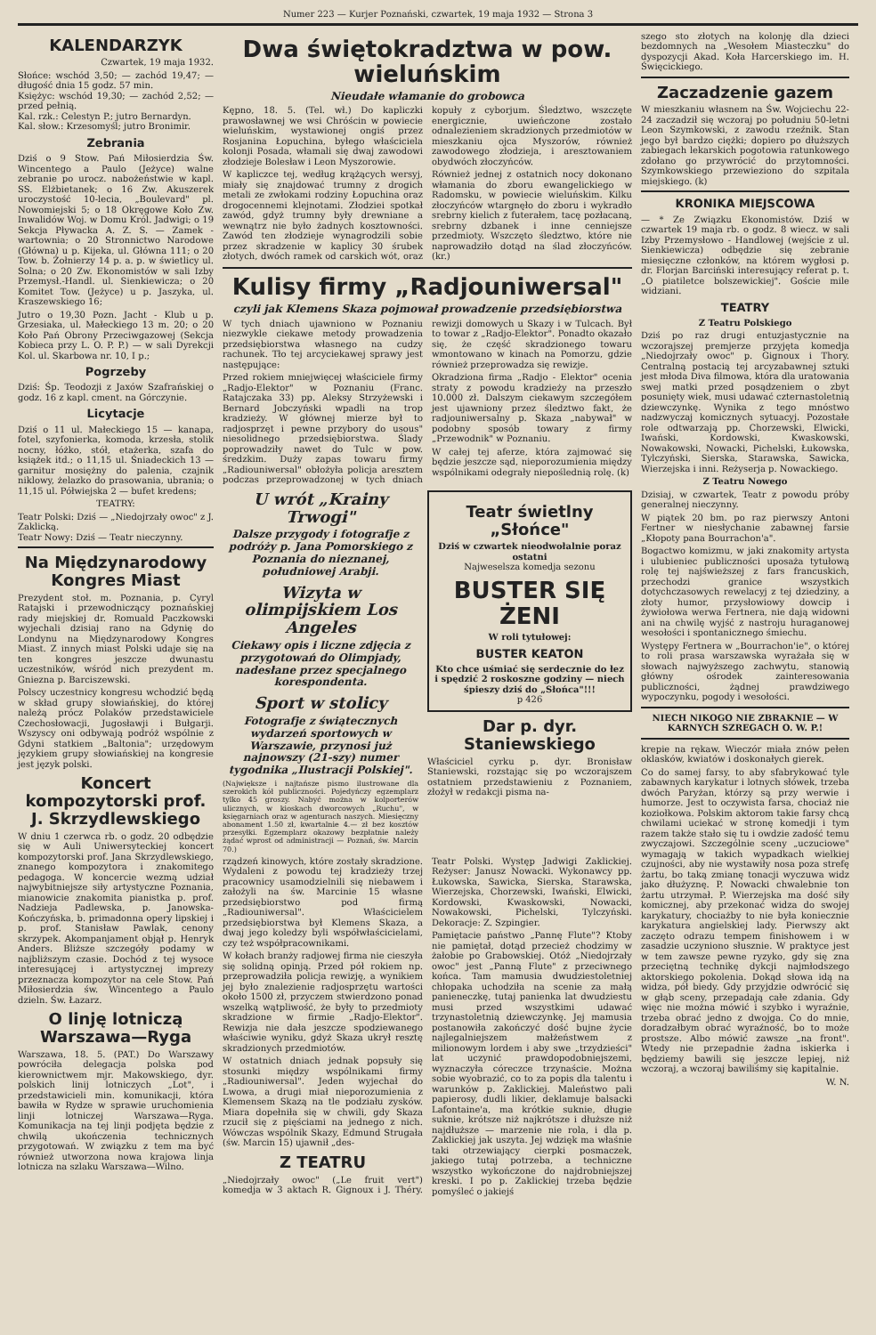Numer 223 — Kurjer Poznański, czwartek, 19 maja 1932 — Strona 3
KALENDARZYK
Czwartek, 19 maja 1932.
Słońce: wschód 3,50; — zachód 19,47; — długość dnia 15 godz. 57 min.
Księżyc: wschód 19,30; — zachód 2,52; — przed pełnią.
Kal. rzk.: Celestyn P.; jutro Bernardyn.
Kal. słow.: Krzesomyśl; jutro Bronimir.
Zebrania
Dziś o 9 Stow. Pań Miłosierdzia Św. Wincentego a Paulo (Jeżyce) walne zebranie po urocz. nabożeństwie w kapl. SS. Elżbietanek; o 16 Zw. Akuszerek uroczystość 10-lecia, „Boulevard" pl. Nowomiejski 5; o 18 Okręgowe Koło Zw. Inwalidów Woj. w Domu Król. Jadwigi; o 19 Sekcja Pływacka A. Z. S. — Zamek - wartownia; o 20 Stronnictwo Narodowe (Główna) u p. Kijeka, ul. Główna 111; o 20 Tow. b. Żołnierzy 14 p. a. p. w świetlicy ul. Solna; o 20 Zw. Ekonomistów w sali Izby Przemysł.-Handl. ul. Sienkiewicza; o 20 Komitet Tow. (Jeżyce) u p. Jaszyka, ul. Kraszewskiego 16;
Jutro o 19,30 Pozn. Jacht - Klub u p. Grzesiaka, ul. Małeckiego 13 m. 20; o 20 Koło Pań Obrony Przeciwgazowej (Sekcja Kobieca przy L. O. P. P.) — w sali Dyrekcji Kol. ul. Skarbowa nr. 10, I p.;
Pogrzeby
Dziś: Śp. Teodozji z Jaxów Szafrańskiej o godz. 16 z kapl. cment. na Górczynie.
Licytacje
Dziś o 11 ul. Małeckiego 15 — kanapa, fotel, szyfonierka, komoda, krzesła, stolik nocny, łóżko, stół, etażerka, szafa do książek itd.; o 11,15 ul. Śniadeckich 13 — garnitur mosiężny do palenia, czajnik niklowy, żelazko do prasowania, ubrania; o 11,15 ul. Półwiejska 2 — bufet kredens;
TEATRY:
Teatr Polski: Dziś — „Niedojrzały owoc" z J. Zaklicką.
Teatr Nowy: Dziś — Teatr nieczynny.
Na Międzynarodowy Kongres Miast
Prezydent stoł. m. Poznania, p. Cyryl Ratajski i przewodniczący poznańskiej rady miejskiej dr. Romuald Paczkowski wyjechali dzisiaj rano na Gdynię do Londynu na Międzynarodowy Kongres Miast. Z innych miast Polski udaje się na ten kongres jeszcze dwunastu uczestników, wśród nich prezydent m. Gniezna p. Barciszewski.
Polscy uczestnicy kongresu wchodzić będą w skład grupy słowiańskiej, do której należą prócz Polaków przedstawiciele Czechosłowacji, Jugosławji i Bułgarji. Wszyscy oni odbywają podróż wspólnie z Gdyni statkiem „Baltonia"; urzędowym językiem grupy słowiańskiej na kongresie jest język polski.
Koncert kompozytorski prof. J. Skrzydlewskiego
W dniu 1 czerwca rb. o godz. 20 odbędzie się w Auli Uniwersyteckiej koncert kompozytorski prof. Jana Skrzydlewskiego, znanego kompozytora i znakomitego pedagoga. W koncercie wezmą udział najwybitniejsze siły artystyczne Poznania, mianowicie znakomita pianistka p. prof. Nadzieja Padlewska, p. Janowska-Kończyńska, b. primadonna opery lipskiej i p. prof. Stanisław Pawlak, cenony skrzypek. Akompanjament objął p. Henryk Anders. Bliższe szczegóły podamy w najbliższym czasie. Dochód z tej wysoce interesującej i artystycznej imprezy przeznacza kompozytor na cele Stow. Pań Miłosierdzia św. Wincentego a Paulo dzieln. Św. Łazarz.
O linję lotniczą Warszawa—Ryga
Warszawa, 18. 5. (PAT.) Do Warszawy powróciła delegacja polska pod kierownictwem mjr. Makowskiego, dyr. polskich linij lotniczych „Lot", i przedstawicieli min. komunikacji, która bawiła w Rydze w sprawie uruchomienia linji lotniczej Warszawa—Ryga. Komunikacja na tej linji podjęta będzie z chwilą ukończenia technicznych przygotowań. W związku z tem ma być również utworzona nowa krajowa linja lotnicza na szlaku Warszawa—Wilno.
Dwa świętokradztwa w pow. wieluńskim
Nieudałe włamanie do grobowca
Kępno, 18. 5. (Tel. wł.) Do kapliczki prawosławnej we wsi Chróścin w powiecie wieluńskim, wystawionej ongiś przez Rosjanina Łopuchina, byłego właściciela kolonji Posada, włamali się dwaj zawodowi złodzieje Bolesław i Leon Myszorowie.
W kapliczce tej, według krążących wersyj, miały się znajdować trumny z drogich metali ze zwłokami rodziny Łopuchina oraz drogocennemi klejnotami. Złodziei spotkał zawód, gdyż trumny były drewniane a wewnątrz nie było żadnych kosztowności. Zawód ten złodzieje wynagrodzili sobie przez skradzenie w kaplicy 30 śrubek złotych, dwóch ramek od carskich wót, oraz kopuły z cyborjum. Śledztwo, wszczęte energicznie, uwieńczone zostało odnalezieniem skradzionych przedmiotów w mieszkaniu ojca Myszorów, również zawodowego złodzieja, i aresztowaniem obydwóch złoczyńców.
Również jednej z ostatnich nocy dokonano włamania do zboru ewangelickiego w Radomsku, w powiecie wieluńskim. Kilku złoczyńców wtargnęło do zboru i wykradło srebrny kielich z futerałem, tacę pozłacaną, srebrny dzbanek i inne cenniejsze przedmioty. Wszczęto śledztwo, które nie naprowadziło dotąd na ślad złoczyńców. (kr.)
Kulisy firmy „Radjouniwersal"
czyli jak Klemens Skaza pojmował prowadzenie przedsiębiorstwa
W tych dniach ujawniono w Poznaniu niezwykle ciekawe metody prowadzenia przedsiębiorstwa własnego na cudzy rachunek. Tło tej arcyciekawej sprawy jest następujące:
Przed rokiem mniejwięcej właściciele firmy „Radjo-Elektor" w Poznaniu (Franc. Ratajczaka 33) pp. Aleksy Strzyżewski i Bernard Jobczyński wpadli na trop kradzieży. W głównej mierze był to radjosprzęt i pewne przybory do usous" niesolidnego przedsiębiorstwa. Ślady poprowadziły nawet do Tulc w pow. średzkim. Duży zapas towaru firmy „Radiouniwersal" obłożyła policja aresztem podczas przeprowadzonej w tych dniach rewizji domowych u Skazy i w Tulcach. Był to towar z „Radjo-Elektor". Ponadto okazało się, że część skradzionego towaru wmontowano w kinach na Pomorzu, gdzie również przeprowadza się rewizje.
Okradziona firma „Radjo - Elektor" ocenia straty z powodu kradzieży na przeszło 10.000 zł. Dalszym ciekawym szczegółem jest ujawniony przez śledztwo fakt, że radjouniwersalny p. Skaza „nabywał" w podobny sposób towary z firmy „Przewodnik" w Poznaniu.
W całej tej aferze, która zajmować się będzie jeszcze sąd, nieporozumienia między wspólnikami odegrały niepoślednią rolę. (k)
U wrót „Krainy Trwogi"
Dalsze przygody i fotografje z podróży p. Jana Pomorskiego z Poznania do nieznanej, południowej Arabji.
Wizyta w olimpijskiem Los Angeles
Ciekawy opis i liczne zdjęcia z przygotowań do Olimpjady, nadesłane przez specjalnego korespondenta.
Sport w stolicy
Fotografje z świątecznych wydarzeń sportowych w Warszawie, przynosi już najnowszy (21-szy) numer tygodnika „Ilustracji Polskiej".
(Największe i najtańsze pismo ilustrowane dla szerokich kół publiczności. Pojedyńczy egzemplarz tylko 45 groszy. Nabyć można w kolporterów ulicznych, w kioskach dworcowych „Ruchu", w księgarniach oraz w agenturach naszych. Miesięczny abonament 1.50 zł, kwartalnie 4.— zł bez kosztów przesyłki. Egzemplarz okazowy bezpłatnie należy żądać wprost od administracji — Poznań, św. Marcin 70.)
Teatr świetlny „Słońce"
Dziś w czwartek nieodwołalnie poraz ostatni
Najweselsza komedja sezonu
BUSTER SIĘ ŻENI
W roli tytułowej:
BUSTER KEATON
Kto chce uśmiać się serdecznie do łez i spędzić 2 roskoszne godziny — niech śpieszy dziś do „Słońca"!!!
p 426
Dar p. dyr. Staniewskiego
Właściciel cyrku p. dyr. Bronisław Staniewski, rozstając się po wczorajszem ostatniem przedstawieniu z Poznaniem, złożył w redakcji pisma na-
rządzeń kinowych, które zostały skradzione. Wydaleni z powodu tej kradzieży trzej pracownicy usamodzielnili się niebawem i założyli na św. Marcinie 15 własne przedsiębiorstwo pod firmą „Radiouniwersal". Właścicielem przedsiębiorstwa był Klemens Skaza, a dwaj jego koledzy byli współwłaścicielami, czy też współpracownikami.
W kołach branży radjowej firma nie cieszyła się solidną opinją. Przed pół rokiem np. przeprowadziła policja rewizję, a wynikiem jej było znalezienie radjosprzętu wartości około 1500 zł, przyczem stwierdzono ponad wszelką wątpliwość, że były to przedmioty skradzione w firmie „Radjo-Elektor". Rewizja nie dała jeszcze spodziewanego właściwie wyniku, gdyż Skaza ukrył resztę skradzionych przedmiotów.
W ostatnich dniach jednak popsuły się stosunki między wspólnikami firmy „Radiouniwersal". Jeden wyjechał do Lwowa, a drugi miał nieporozumienia z Klemensem Skazą na tle podziału zysków. Miara dopełniła się w chwili, gdy Skaza rzucił się z pięściami na jednego z nich. Wówczas wspólnik Skazy, Edmund Strugała (św. Marcin 15) ujawnił „des-
Z TEATRU
„Niedojrzały owoc" („Le fruit vert") komedja w 3 aktach R. Gignoux i J. Théry. Teatr Polski. Występ Jadwigi Zaklickiej. Reżyser: Janusz Nowacki. Wykonawcy pp. Łukowska, Sawicka, Sierska, Starawska, Wierzejska, Chorzewski, Iwański, Elwicki, Kordowski, Kwaskowski, Nowacki, Nowakowski, Pichelski, Tylczyński. Dekoracje: Z. Szpingier.
Pamiętacie państwo „Pannę Flute"? Ktoby nie pamiętał, dotąd przecież chodzimy w żałobie po Grabowskiej. Otóż „Niedojrzały owoc" jest „Panną Flute" z przeciwnego końca. Tam mamusia dwudziestoletniej chłopaka uchodziła na scenie za małą panieneczkę, tutaj panienka lat dwudziestu musi przed wszystkimi udawać trzynastoletnią dziewczynkę. Jej mamusia postanowiła zakończyć dość bujne życie najlegalniejszem małżeństwem z milionowym lordem i aby swe „trzydzieści" lat uczynić prawdopodobniejszemi, wyznaczyła córeczce trzynaście. Można sobie wyobrazić, co to za popis dla talentu i warunków p. Zaklickiej. Maleństwo pali papierosy, dudli likier, deklamuje balsacki Lafontaine'a, ma krótkie suknie, długie suknie, krótsze niż najkrótsze i dłuższe niż najdłuższe — marzenie nie rola, i dla p. Zaklickiej jak uszyta. Jej wdzięk ma właśnie taki otrzewiający cierpki posmaczek, jakiego tutaj potrzeba, a techniczne wszystko wykończone do najdrobniejszej kreski. I po p. Zaklickiej trzeba będzie pomyśleć o jakiejś
szego sto złotych na kolonję dla dzieci bezdomnych na „Wesołem Miasteczku" do dyspozycji Akad. Koła Harcerskiego im. H. Święcickiego.
Zaczadzenie gazem
W mieszkaniu własnem na Św. Wojciechu 22-24 zaczadził się wczoraj po południu 50-letni Leon Szymkowski, z zawodu rzeźnik. Stan jego był bardzo ciężki; dopiero po dłuższych zabiegach lekarskich pogotowia ratunkowego zdołano go przywrócić do przytomności. Szymkowskiego przewieziono do szpitala miejskiego. (k)
KRONIKA MIEJSCOWA
— * Ze Związku Ekonomistów. Dziś w czwartek 19 maja rb. o godz. 8 wiecz. w sali Izby Przemysłowo - Handlowej (wejście z ul. Sienkiewicza) odbędzie się zebranie miesięczne członków, na którem wygłosi p. dr. Florjan Barciński interesujący referat p. t. „O piatiletce bolszewickiej". Goście mile widziani.
TEATRY
Z Teatru Polskiego
Dziś po raz drugi entuzjastycznie na wczorajszej premjerze przyjęta komedja „Niedojrzały owoc" p. Gignoux i Thory. Centralną postacią tej arcyzabawnej sztuki jest młoda Diva filmowa, która dla uratowania swej matki przed posądzeniem o zbyt posunięty wiek, musi udawać czternastoletnią dziewczynkę. Wynika z tego mnóstwo nadzwyczaj komicznych sytuacyj. Pozostałe role odtwarzają pp. Chorzewski, Elwicki, Iwański, Kordowski, Kwaskowski, Nowakowski, Nowacki, Pichelski, Łukowska, Tylczyński, Sierska, Starawska, Sawicka, Wierzejska i inni. Reżyserja p. Nowackiego.
Z Teatru Nowego
Dzisiaj, w czwartek, Teatr z powodu próby generalnej nieczynny.
W piątek 20 bm. po raz pierwszy Antoni Fertner w niesłychanie zabawnej farsie „Kłopoty pana Bourrachon'a".
Bogactwo komizmu, w jaki znakomity artysta i ulubieniec publiczności uposaża tytułową rolę tej najświeższej z fars francuskich, przechodzi granice wszystkich dotychczasowych rewelacyj z tej dziedziny, a złoty humor, przysłowiowy dowcip i żywiołowa werwa Fertnera, nie dają widowni ani na chwilę wyjść z nastroju huraganowej wesołości i spontanicznego śmiechu.
Występy Fertnera w „Bourrachon'ie", o której to roli prasa warszawska wyrażała się w słowach najwyższego zachwytu, stanowią główny ośrodek zainteresowania publiczności, żądnej prawdziwego wypoczynku, pogody i wesołości.
NIECH NIKOGO NIE ZBRAKNIE — W KARNYCH SZREGACH O. W. P.!
krepie na rękaw. Wieczór miała znów pełen oklasków, kwiatów i doskonałych gierek.
Co do samej farsy, to aby sfabrykować tyle zabawnych karykatur i lotnych słówek, trzeba dwóch Paryżan, którzy są przy werwie i humorze. Jest to oczywista farsa, chociaż nie koziołkowa. Polskim aktorom takie farsy chcą chwilami uciekać w stronę komedji i tym razem także stało się tu i owdzie zadość temu zwyczajowi. Szczególnie sceny „uczuciowe" wymagają w takich wypadkach wielkiej czujności, aby nie wystawiły nosa poza strefę żartu, bo taką zmianę tonacji wyczuwa widz jako dłużyznę. P. Nowacki chwalebnie ton żartu utrzymał. P. Wierzejska ma dość siły komicznej, aby przekonać widza do swojej karykatury, chociażby to nie była koniecznie karykatura angielskiej lady. Pierwszy akt zaczęto odrazu tempem finishowem i w zasadzie uczyniono słusznie. W praktyce jest w tem zawsze pewne ryzyko, gdy się zna przeciętną technikę dykcji najmłodszego aktorskiego pokolenia. Dokąd słowa idą na widza, pół biedy. Gdy przyjdzie odwrócić się w głąb sceny, przepadają całe zdania. Gdy więc nie można mówić i szybko i wyraźnie, trzeba obrać jedno z dwojga. Co do mnie, doradzałbym obrać wyraźność, bo to może prostsze. Albo mówić zawsze „na front". Wtedy nie przepadnie żadna iskierka i będziemy bawili się jeszcze lepiej, niż wczoraj, a wczoraj bawiliśmy się kapitalnie.
W. N.